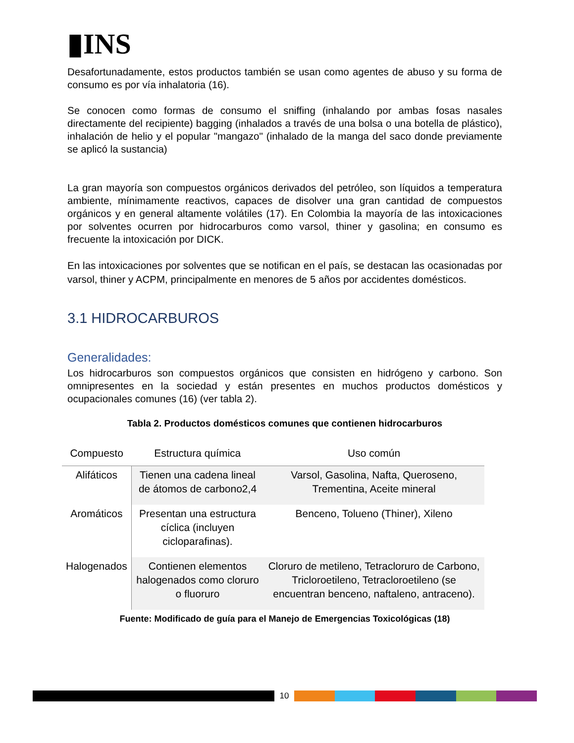▮INS
Desafortunadamente, estos productos también se usan como agentes de abuso y su forma de consumo es por vía inhalatoria (16).
Se conocen como formas de consumo el sniffing (inhalando por ambas fosas nasales directamente del recipiente) bagging (inhalados a través de una bolsa o una botella de plástico), inhalación de helio y el popular "mangazo" (inhalado de la manga del saco donde previamente se aplicó la sustancia)
La gran mayoría son compuestos orgánicos derivados del petróleo, son líquidos a temperatura ambiente, mínimamente reactivos, capaces de disolver una gran cantidad de compuestos orgánicos y en general altamente volátiles (17). En Colombia la mayoría de las intoxicaciones por solventes ocurren por hidrocarburos como varsol, thiner y gasolina; en consumo es frecuente la intoxicación por DICK.
En las intoxicaciones por solventes que se notifican en el país, se destacan las ocasionadas por varsol, thiner y ACPM, principalmente en menores de 5 años por accidentes domésticos.
3.1 HIDROCARBUROS
Generalidades:
Los hidrocarburos son compuestos orgánicos que consisten en hidrógeno y carbono. Son omnipresentes en la sociedad y están presentes en muchos productos domésticos y ocupacionales comunes (16) (ver tabla 2).
Tabla 2. Productos domésticos comunes que contienen hidrocarburos
| Compuesto | Estructura química | Uso común |
| --- | --- | --- |
| Alifáticos | Tienen una cadena lineal de átomos de carbono2,4 | Varsol, Gasolina, Nafta, Queroseno, Trementina, Aceite mineral |
| Aromáticos | Presentan una estructura cíclica (incluyen cicloparafinas). | Benceno, Tolueno (Thiner), Xileno |
| Halogenados | Contienen elementos halogenados como cloruro o fluoruro | Cloruro de metileno, Tetracloruro de Carbono, Tricloroetileno, Tetracloroetileno (se encuentran benceno, naftaleno, antraceno). |
Fuente: Modificado de guía para el Manejo de Emergencias Toxicológicas (18)
10